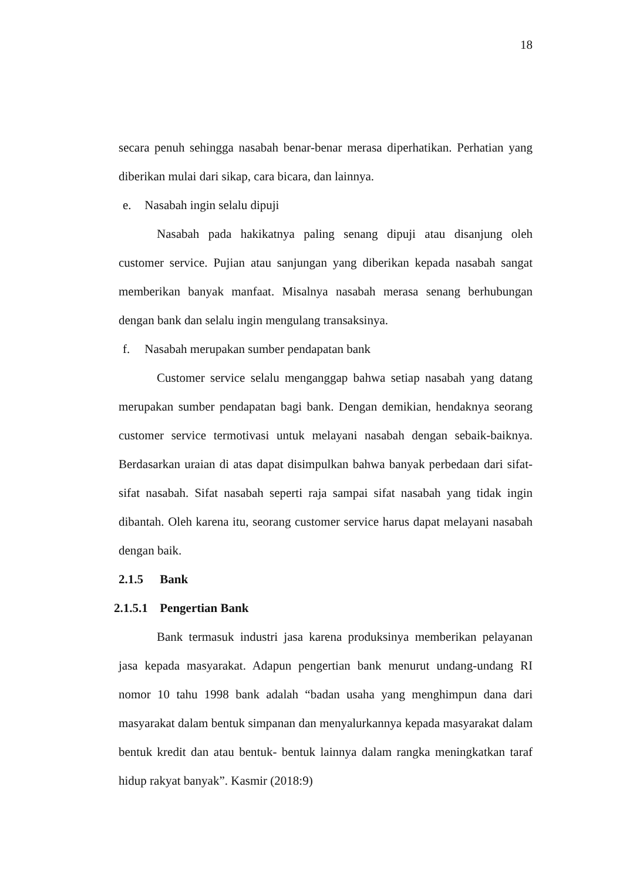18
secara penuh sehingga nasabah benar-benar merasa diperhatikan. Perhatian yang diberikan mulai dari sikap, cara bicara, dan lainnya.
e. Nasabah ingin selalu dipuji
Nasabah pada hakikatnya paling senang dipuji atau disanjung oleh customer service. Pujian atau sanjungan yang diberikan kepada nasabah sangat memberikan banyak manfaat. Misalnya nasabah merasa senang berhubungan dengan bank dan selalu ingin mengulang transaksinya.
f. Nasabah merupakan sumber pendapatan bank
Customer service selalu menganggap bahwa setiap nasabah yang datang merupakan sumber pendapatan bagi bank. Dengan demikian, hendaknya seorang customer service termotivasi untuk melayani nasabah dengan sebaik-baiknya. Berdasarkan uraian di atas dapat disimpulkan bahwa banyak perbedaan dari sifat-sifat nasabah. Sifat nasabah seperti raja sampai sifat nasabah yang tidak ingin dibantah. Oleh karena itu, seorang customer service harus dapat melayani nasabah dengan baik.
2.1.5 Bank
2.1.5.1 Pengertian Bank
Bank termasuk industri jasa karena produksinya memberikan pelayanan jasa kepada masyarakat. Adapun pengertian bank menurut undang-undang RI nomor 10 tahu 1998 bank adalah “badan usaha yang menghimpun dana dari masyarakat dalam bentuk simpanan dan menyalurkannya kepada masyarakat dalam bentuk kredit dan atau bentuk- bentuk lainnya dalam rangka meningkatkan taraf hidup rakyat banyak”. Kasmir (2018:9)